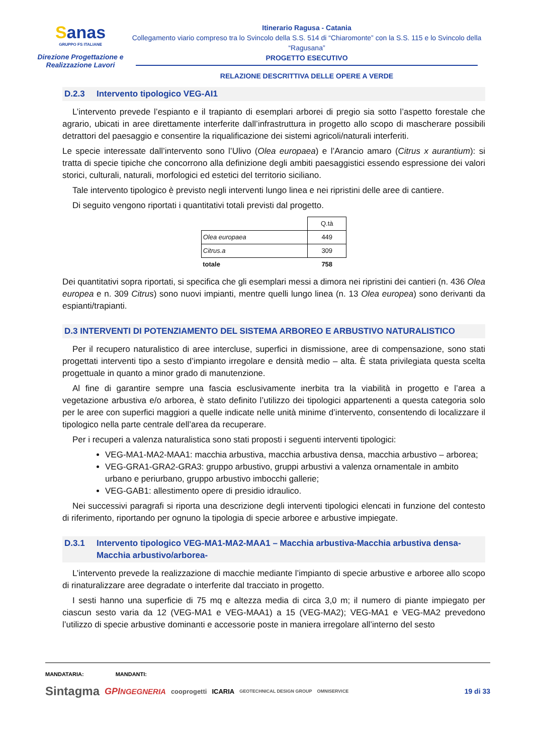Sanas
GRUPPO FS ITALIANE
Direzione Progettazione e Realizzazione Lavori
Itinerario Ragusa - Catania
Collegamento viario compreso tra lo Svincolo della S.S. 514 di “Chiaromonte” con la S.S. 115 e lo Svincolo della “Ragusana”
PROGETTO ESECUTIVO
RELAZIONE DESCRITTIVA DELLE OPERE A VERDE
D.2.3 Intervento tipologico VEG-AI1
L’intervento prevede l’espianto e il trapianto di esemplari arborei di pregio sia sotto l’aspetto forestale che agrario, ubicati in aree direttamente interferite dall’infrastruttura in progetto allo scopo di mascherare possibili detrattori del paesaggio e consentire la riqualificazione dei sistemi agricoli/naturali interferiti.
Le specie interessate dall’intervento sono l’Ulivo (Olea europaea) e l’Arancio amaro (Citrus x aurantium): si tratta di specie tipiche che concorrono alla definizione degli ambiti paesaggistici essendo espressione dei valori storici, culturali, naturali, morfologici ed estetici del territorio siciliano.
Tale intervento tipologico è previsto negli interventi lungo linea e nei ripristini delle aree di cantiere.
Di seguito vengono riportati i quantitativi totali previsti dal progetto.
| | Q.tà |
| Olea europaea | 449 |
| Citrus.a | 309 |
| totale | 758 |
Dei quantitativi sopra riportati, si specifica che gli esemplari messi a dimora nei ripristini dei cantieri (n. 436 Olea europea e n. 309 Citrus) sono nuovi impianti, mentre quelli lungo linea (n. 13 Olea europea) sono derivanti da espianti/trapianti.
D.3 INTERVENTI DI POTENZIAMENTO DEL SISTEMA ARBOREO E ARBUSTIVO NATURALISTICO
Per il recupero naturalistico di aree intercluse, superfici in dismissione, aree di compensazione, sono stati progettati interventi tipo a sesto d’impianto irregolare e densità medio – alta. È stata privilegiata questa scelta progettuale in quanto a minor grado di manutenzione.
Al fine di garantire sempre una fascia esclusivamente inerbita tra la viabilità in progetto e l’area a vegetazione arbustiva e/o arborea, è stato definito l’utilizzo dei tipologici appartenenti a questa categoria solo per le aree con superfici maggiori a quelle indicate nelle unità minime d’intervento, consentendo di localizzare il tipologico nella parte centrale dell’area da recuperare.
Per i recuperi a valenza naturalistica sono stati proposti i seguenti interventi tipologici:
VEG-MA1-MA2-MAA1: macchia arbustiva, macchia arbustiva densa, macchia arbustivo – arborea;
VEG-GRA1-GRA2-GRA3: gruppo arbustivo, gruppi arbustivi a valenza ornamentale in ambito urbano e periurbano, gruppo arbustivo imbocchi gallerie;
VEG-GAB1: allestimento opere di presidio idraulico.
Nei successivi paragrafi si riporta una descrizione degli interventi tipologici elencati in funzione del contesto di riferimento, riportando per ognuno la tipologia di specie arboree e arbustive impiegate.
D.3.1 Intervento tipologico VEG-MA1-MA2-MAA1 – Macchia arbustiva-Macchia arbustiva densa-Macchia arbustivo/arborea-
L’intervento prevede la realizzazione di macchie mediante l’impianto di specie arbustive e arboree allo scopo di rinaturalizzare aree degradate o interferite dal tracciato in progetto.
I sesti hanno una superficie di 75 mq e altezza media di circa 3,0 m; il numero di piante impiegato per ciascun sesto varia da 12 (VEG-MA1 e VEG-MAA1) a 15 (VEG-MA2); VEG-MA1 e VEG-MA2 prevedono l’utilizzo di specie arbustive dominanti e accessorie poste in maniera irregolare all’interno del sesto
MANDATARIA: MANDANTI:
Sintagma GPINGEGNERIA cooprogetti ICARIA GEOTECHNICAL DESIGN GROUP OMNISERVICE 19 di 33